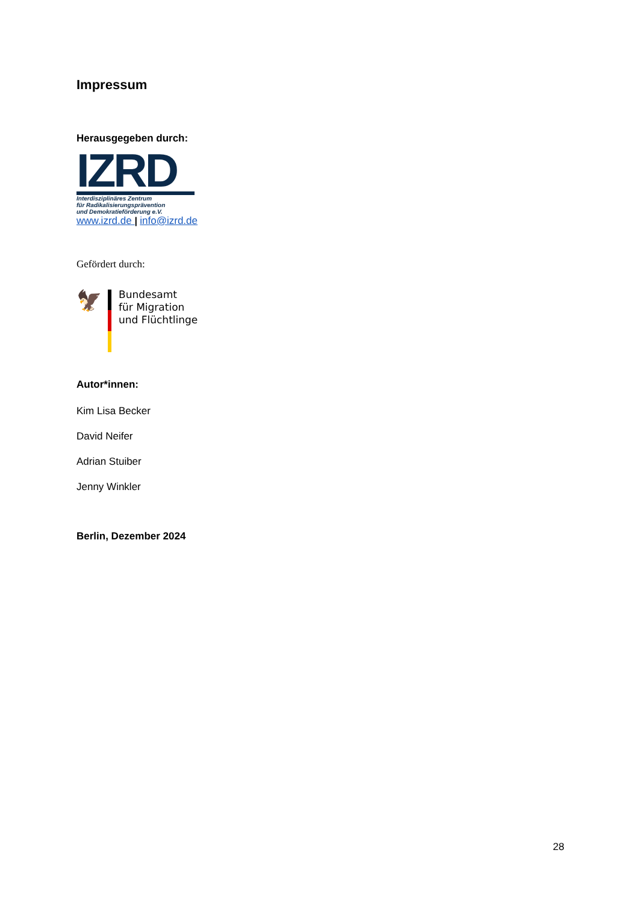Impressum
Herausgegeben durch:
IZRD
Interdisziplinäres Zentrum
für Radikalisierungsprävention
und Demokratieförderung e.V.
www.izrd.de | info@izrd.de
Gefördert durch:
🦅
Bundesamt
für Migration
und Flüchtlinge
Autor*innen:
Kim Lisa Becker
David Neifer
Adrian Stuiber
Jenny Winkler
Berlin, Dezember 2024
28